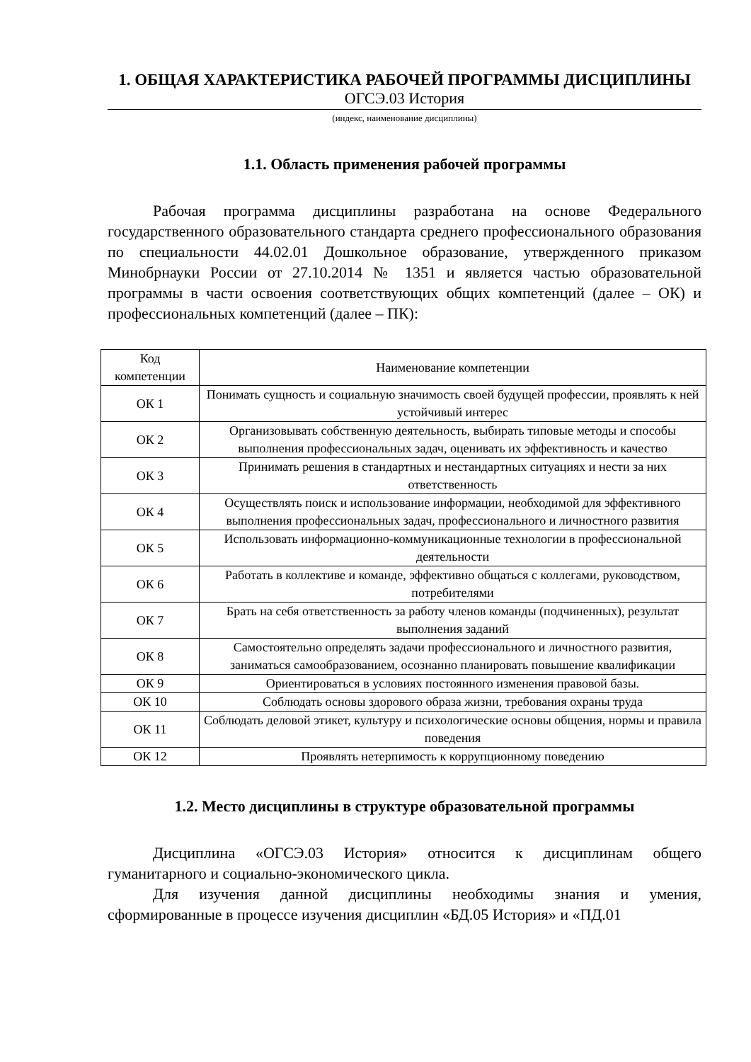1. ОБЩАЯ ХАРАКТЕРИСТИКА РАБОЧЕЙ ПРОГРАММЫ ДИСЦИПЛИНЫ
ОГСЭ.03 История
(индекс, наименование дисциплины)
1.1. Область применения рабочей программы
Рабочая программа дисциплины разработана на основе Федерального государственного образовательного стандарта среднего профессионального образования по специальности 44.02.01 Дошкольное образование, утвержденного приказом Минобрнауки России от 27.10.2014 № 1351 и является частью образовательной программы в части освоения соответствующих общих компетенций (далее – ОК) и профессиональных компетенций (далее – ПК):
| Код компетенции | Наименование компетенции |
| --- | --- |
| ОК 1 | Понимать сущность и социальную значимость своей будущей профессии, проявлять к ней устойчивый интерес |
| ОК 2 | Организовывать собственную деятельность, выбирать типовые методы и способы выполнения профессиональных задач, оценивать их эффективность и качество |
| ОК 3 | Принимать решения в стандартных и нестандартных ситуациях и нести за них ответственность |
| ОК 4 | Осуществлять поиск и использование информации, необходимой для эффективного выполнения профессиональных задач, профессионального и личностного развития |
| ОК 5 | Использовать информационно-коммуникационные технологии в профессиональной деятельности |
| ОК 6 | Работать в коллективе и команде, эффективно общаться с коллегами, руководством, потребителями |
| ОК 7 | Брать на себя ответственность за работу членов команды (подчиненных), результат выполнения заданий |
| ОК 8 | Самостоятельно определять задачи профессионального и личностного развития, заниматься самообразованием, осознанно планировать повышение квалификации |
| ОК 9 | Ориентироваться в условиях постоянного изменения правовой базы. |
| ОК 10 | Соблюдать основы здорового образа жизни, требования охраны труда |
| ОК 11 | Соблюдать деловой этикет, культуру и психологические основы общения, нормы и правила поведения |
| ОК 12 | Проявлять нетерпимость к коррупционному поведению |
1.2. Место дисциплины в структуре образовательной программы
Дисциплина «ОГСЭ.03 История» относится к дисциплинам общего гуманитарного и социально-экономического цикла.
Для изучения данной дисциплины необходимы знания и умения, сформированные в процессе изучения дисциплин «БД.05 История» и «ПД.01